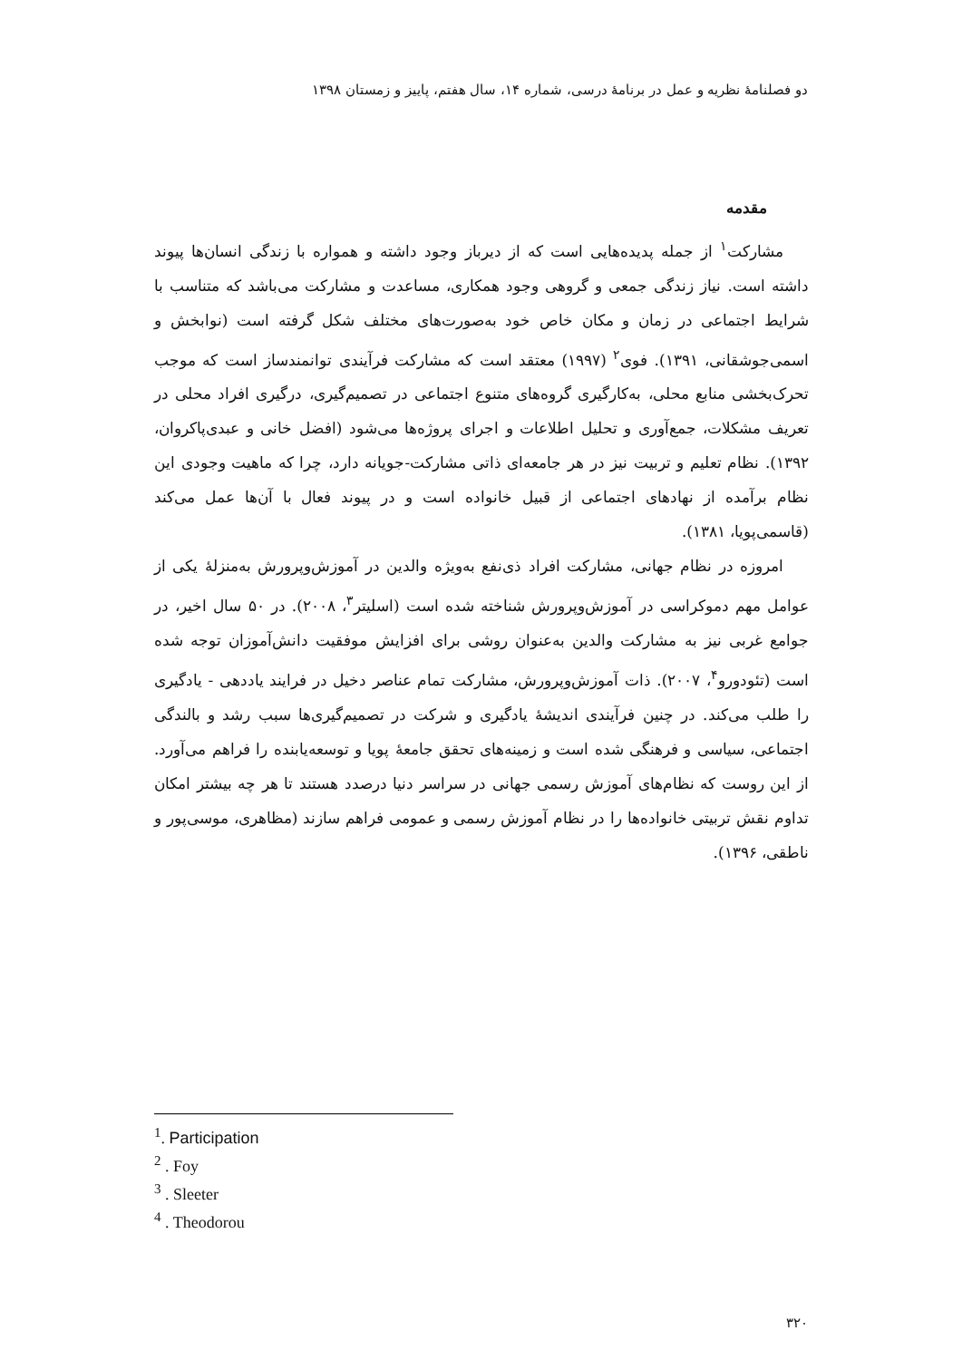دو فصلنامهٔ نظریه و عمل در برنامهٔ درسی، شماره ۱۴، سال هفتم، پاییز و زمستان ۱۳۹۸
مقدمه
مشارکت<sup>۱</sup> از جمله پدیده‌هایی است که از دیرباز وجود داشته و همواره با زندگی انسان‌ها پیوند داشته است. نیاز زندگی جمعی و گروهی وجود همکاری، مساعدت و مشارکت می‌باشد که متناسب با شرایط اجتماعی در زمان و مکان خاص خود به‌صورت‌های مختلف شکل گرفته است (نوابخش و اسمی‌جوشقانی، ۱۳۹۱). فوی<sup>۲</sup> (۱۹۹۷) معتقد است که مشارکت فرآیندی توانمندساز است که موجب تحرک‌بخشی منابع محلی، به‌کارگیری گروه‌های متنوع اجتماعی در تصمیم‌گیری، درگیری افراد محلی در تعریف مشکلات، جمع‌آوری و تحلیل اطلاعات و اجرای پروژه‌ها می‌شود (افضل خانی و عبدی‌پاکروان، ۱۳۹۲). نظام تعلیم و تربیت نیز در هر جامعه‌ای ذاتی مشارکت-جویانه دارد، چرا که ماهیت وجودی این نظام برآمده از نهادهای اجتماعی از قبیل خانواده است و در پیوند فعال با آن‌ها عمل می‌کند (قاسمی‌پویا، ۱۳۸۱).
امروزه در نظام جهانی، مشارکت افراد ذی‌نفع به‌ویژه والدین در آموزش‌وپرورش به‌منزلهٔ یکی از عوامل مهم دموکراسی در آموزش‌وپرورش شناخته شده است (اسلیتر<sup>۳</sup>، ۲۰۰۸). در ۵۰ سال اخیر، در جوامع غربی نیز به مشارکت والدین به‌عنوان روشی برای افزایش موفقیت دانش‌آموزان توجه شده است (تئودورو<sup>۴</sup>، ۲۰۰۷). ذات آموزش‌وپرورش، مشارکت تمام عناصر دخیل در فرایند یاددهی - یادگیری را طلب می‌کند. در چنین فرآیندی اندیشهٔ یادگیری و شرکت در تصمیم‌گیری‌ها سبب رشد و بالندگی اجتماعی، سیاسی و فرهنگی شده است و زمینه‌های تحقق جامعهٔ پویا و توسعه‌یابنده را فراهم می‌آورد. از این روست که نظام‌های آموزش رسمی جهانی در سراسر دنیا درصدد هستند تا هر چه بیشتر امکان تداوم نقش تربیتی خانواده‌ها را در نظام آموزش رسمی و عمومی فراهم سازند (مظاهری، موسی‌پور و ناطقی، ۱۳۹۶).
<sup>1</sup>. Participation
<sup>2</sup> . Foy
<sup>3</sup> . Sleeter
<sup>4</sup> . Theodorou
۳۲۰